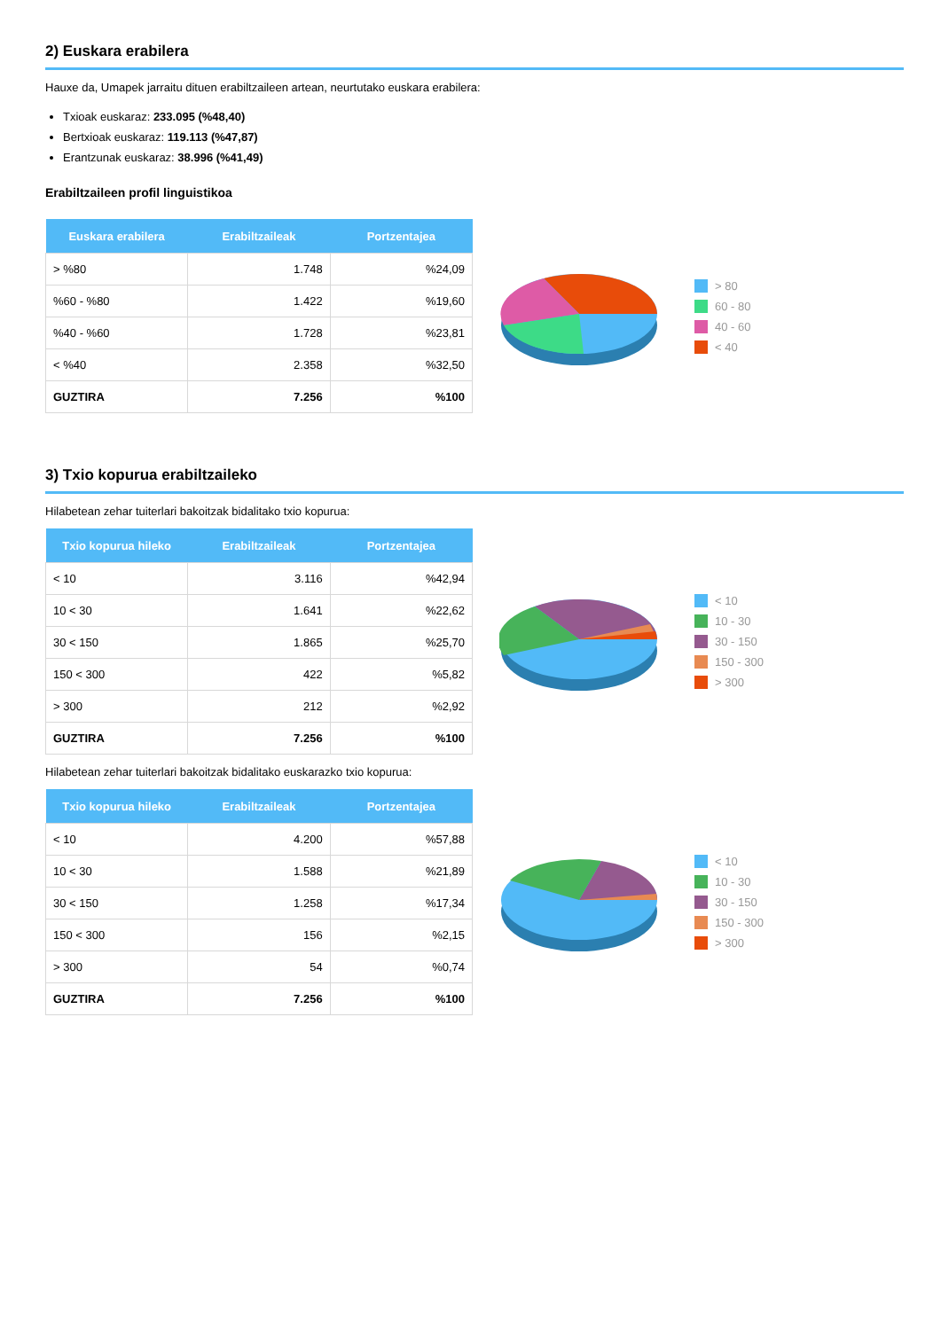2) Euskara erabilera
Hauxe da, Umapek jarraitu dituen erabiltzaileen artean, neurtutako euskara erabilera:
Txioak euskaraz: 233.095 (%48,40)
Bertxioak euskaraz: 119.113 (%47,87)
Erantzunak euskaraz: 38.996 (%41,49)
Erabiltzaileen profil linguistikoa
| Euskara erabilera | Erabiltzaileak | Portzentajea |
| --- | --- | --- |
| > %80 | 1.748 | %24,09 |
| %60 - %80 | 1.422 | %19,60 |
| %40 - %60 | 1.728 | %23,81 |
| < %40 | 2.358 | %32,50 |
| GUZTIRA | 7.256 | %100 |
> 80
60 - 80
40 - 60
< 40
3) Txio kopurua erabiltzaileko
Hilabetean zehar tuiterlari bakoitzak bidalitako txio kopurua:
| Txio kopurua hileko | Erabiltzaileak | Portzentajea |
| --- | --- | --- |
| < 10 | 3.116 | %42,94 |
| 10 < 30 | 1.641 | %22,62 |
| 30 < 150 | 1.865 | %25,70 |
| 150 < 300 | 422 | %5,82 |
| > 300 | 212 | %2,92 |
| GUZTIRA | 7.256 | %100 |
< 10
10 - 30
30 - 150
150 - 300
> 300
Hilabetean zehar tuiterlari bakoitzak bidalitako euskarazko txio kopurua:
| Txio kopurua hileko | Erabiltzaileak | Portzentajea |
| --- | --- | --- |
| < 10 | 4.200 | %57,88 |
| 10 < 30 | 1.588 | %21,89 |
| 30 < 150 | 1.258 | %17,34 |
| 150 < 300 | 156 | %2,15 |
| > 300 | 54 | %0,74 |
| GUZTIRA | 7.256 | %100 |
< 10
10 - 30
30 - 150
150 - 300
> 300